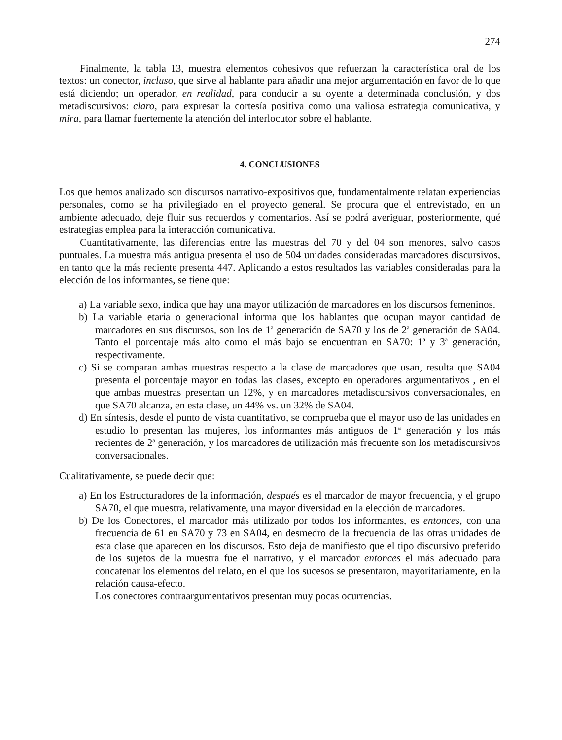274
Finalmente, la tabla 13, muestra elementos cohesivos que refuerzan la característica oral de los textos: un conector, incluso, que sirve al hablante para añadir una mejor argumentación en favor de lo que está diciendo; un operador, en realidad, para conducir a su oyente a determinada conclusión, y dos metadiscursivos: claro, para expresar la cortesía positiva como una valiosa estrategia comunicativa, y mira, para llamar fuertemente la atención del interlocutor sobre el hablante.
4. CONCLUSIONES
Los que hemos analizado son discursos narrativo-expositivos que, fundamentalmente relatan experiencias personales, como se ha privilegiado en el proyecto general. Se procura que el entrevistado, en un ambiente adecuado, deje fluir sus recuerdos y comentarios. Así se podrá averiguar, posteriormente, qué estrategias emplea para la interacción comunicativa.
Cuantitativamente, las diferencias entre las muestras del 70 y del 04 son menores, salvo casos puntuales. La muestra más antigua presenta el uso de 504 unidades consideradas marcadores discursivos, en tanto que la más reciente presenta 447. Aplicando a estos resultados las variables consideradas para la elección de los informantes, se tiene que:
a) La variable sexo, indica que hay una mayor utilización de marcadores en los discursos femeninos.
b) La variable etaria o generacional informa que los hablantes que ocupan mayor cantidad de marcadores en sus discursos, son los de 1<sup>a</sup> generación de SA70 y los de 2<sup>a</sup> generación de SA04. Tanto el porcentaje más alto como el más bajo se encuentran en SA70: 1<sup>a</sup> y 3<sup>a</sup> generación, respectivamente.
c) Si se comparan ambas muestras respecto a la clase de marcadores que usan, resulta que SA04 presenta el porcentaje mayor en todas las clases, excepto en operadores argumentativos , en el que ambas muestras presentan un 12%, y en marcadores metadiscursivos conversacionales, en que SA70 alcanza, en esta clase, un 44% vs. un 32% de SA04.
d) En síntesis, desde el punto de vista cuantitativo, se comprueba que el mayor uso de las unidades en estudio lo presentan las mujeres, los informantes más antiguos de 1<sup>a</sup> generación y los más recientes de 2<sup>a</sup> generación, y los marcadores de utilización más frecuente son los metadiscursivos conversacionales.
Cualitativamente, se puede decir que:
a) En los Estructuradores de la información, después es el marcador de mayor frecuencia, y el grupo SA70, el que muestra, relativamente, una mayor diversidad en la elección de marcadores.
b) De los Conectores, el marcador más utilizado por todos los informantes, es entonces, con una frecuencia de 61 en SA70 y 73 en SA04, en desmedro de la frecuencia de las otras unidades de esta clase que aparecen en los discursos. Esto deja de manifiesto que el tipo discursivo preferido de los sujetos de la muestra fue el narrativo, y el marcador entonces el más adecuado para concatenar los elementos del relato, en el que los sucesos se presentaron, mayoritariamente, en la relación causa-efecto.
Los conectores contraargumentativos presentan muy pocas ocurrencias.